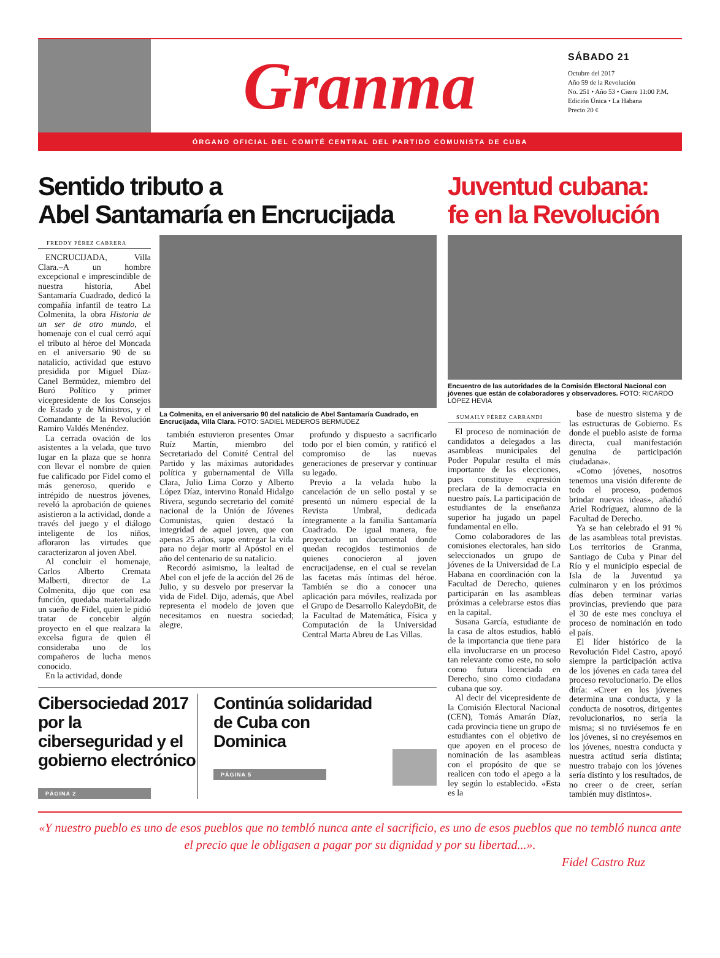Granma
SÁBADO 21
Octubre del 2017
Año 59 de la Revolución
No. 251 • Año 53 • Cierre 11:00 P.M.
Edición Única • La Habana
Precio 20 ¢
ÓRGANO OFICIAL DEL COMITÉ CENTRAL DEL PARTIDO COMUNISTA DE CUBA
Sentido tributo a
Abel Santamaría en Encrucijada
FREDDY PÉREZ CABRERA
ENCRUCIJADA, Villa Clara.–A un hombre excepcional e imprescindible de nuestra historia, Abel Santamaría Cuadrado, dedicó la compañía infantil de teatro La Colmenita, la obra Historia de un ser de otro mundo, el homenaje con el cual cerró aquí el tributo al héroe del Moncada en el aniversario 90 de su natalicio, actividad que estuvo presidida por Miguel Díaz-Canel Bermúdez, miembro del Buró Político y primer vicepresidente de los Consejos de Estado y de Ministros, y el Comandante de la Revolución Ramiro Valdés Menéndez.
La cerrada ovación de los asistentes a la velada, que tuvo lugar en la plaza que se honra con llevar el nombre de quien fue calificado por Fidel como el más generoso, querido e intrépido de nuestros jóvenes, reveló la aprobación de quienes asistieron a la actividad, donde a través del juego y el diálogo inteligente de los niños, afloraron las virtudes que caracterizaron al joven Abel.
Al concluir el homenaje, Carlos Alberto Cremata Malberti, director de La Colmenita, dijo que con esa función, quedaba materializado un sueño de Fidel, quien le pidió tratar de concebir algún proyecto en el que realzara la excelsa figura de quien él consideraba uno de los compañeros de lucha menos conocido.
En la actividad, donde
La Colmenita, en el aniversario 90 del natalicio de Abel Santamaría Cuadrado, en Encrucijada, Villa Clara. FOTO: SADIEL MEDEROS BERMÚDEZ
también estuvieron presentes Omar Ruíz Martín, miembro del Secretariado del Comité Central del Partido y las máximas autoridades política y gubernamental de Villa Clara, Julio Lima Corzo y Alberto López Díaz, intervino Ronald Hidalgo Rivera, segundo secretario del comité nacional de la Unión de Jóvenes Comunistas, quien destacó la integridad de aquel joven, que con apenas 25 años, supo entregar la vida para no dejar morir al Apóstol en el año del centenario de su natalicio.
Recordó asimismo, la lealtad de Abel con el jefe de la acción del 26 de Julio, y su desvelo por preservar la vida de Fidel. Dijo, además, que Abel representa el modelo de joven que necesitamos en nuestra sociedad; alegre,
profundo y dispuesto a sacrificarlo todo por el bien común, y ratificó el compromiso de las nuevas generaciones de preservar y continuar su legado.
Previo a la velada hubo la cancelación de un sello postal y se presentó un número especial de la Revista Umbral, dedicada íntegramente a la familia Santamaría Cuadrado. De igual manera, fue proyectado un documental donde quedan recogidos testimonios de quienes conocieron al joven encrucijadense, en el cual se revelan las facetas más íntimas del héroe. También se dio a conocer una aplicación para móviles, realizada por el Grupo de Desarrollo KaleydoBit, de la Facultad de Matemática, Física y Computación de la Universidad Central Marta Abreu de Las Villas.
Cibersociedad 2017 por la ciberseguridad y el gobierno electrónico
PÁGINA 2
Continúa solidaridad de Cuba con Dominica
PÁGINA 5
Juventud cubana:
fe en la Revolución
Encuentro de las autoridades de la Comisión Electoral Nacional con jóvenes que están de colaboradores y observadores. FOTO: RICARDO LÓPEZ HEVIA
SUMAILY PÉREZ CARRANDI
El proceso de nominación de candidatos a delegados a las asambleas municipales del Poder Popular resulta el más importante de las elecciones, pues constituye expresión preclara de la democracia en nuestro país. La participación de estudiantes de la enseñanza superior ha jugado un papel fundamental en ello.
Como colaboradores de las comisiones electorales, han sido seleccionados un grupo de jóvenes de la Universidad de La Habana en coordinación con la Facultad de Derecho, quienes participarán en las asambleas próximas a celebrarse estos días en la capital.
Susana García, estudiante de la casa de altos estudios, habló de la importancia que tiene para ella involucrarse en un proceso tan relevante como este, no solo como futura licenciada en Derecho, sino como ciudadana cubana que soy.
Al decir del vicepresidente de la Comisión Electoral Nacional (CEN), Tomás Amarán Díaz, cada provincia tiene un grupo de estudiantes con el objetivo de que apoyen en el proceso de nominación de las asambleas con el propósito de que se realicen con todo el apego a la ley según lo establecido. «Esta es la
base de nuestro sistema y de las estructuras de Gobierno. Es donde el pueblo asiste de forma directa, cual manifestación genuina de participación ciudadana».
«Como jóvenes, nosotros tenemos una visión diferente de todo el proceso, podemos brindar nuevas ideas», añadió Ariel Rodríguez, alumno de la Facultad de Derecho.
Ya se han celebrado el 91 % de las asambleas total previstas. Los territorios de Granma, Santiago de Cuba y Pinar del Río y el municipio especial de Isla de la Juventud ya culminaron y en los próximos días deben terminar varias provincias, previendo que para el 30 de este mes concluya el proceso de nominación en todo el país.
El líder histórico de la Revolución Fidel Castro, apoyó siempre la participación activa de los jóvenes en cada tarea del proceso revolucionario. De ellos diría: «Creer en los jóvenes determina una conducta, y la conducta de nosotros, dirigentes revolucionarios, no sería la misma; si no tuviésemos fe en los jóvenes, si no creyésemos en los jóvenes, nuestra conducta y nuestra actitud sería distinta; nuestro trabajo con los jóvenes sería distinto y los resultados, de no creer o de creer, serían también muy distintos».
«Y nuestro pueblo es uno de esos pueblos que no tembló nunca ante el sacrificio, es uno de esos pueblos que no tembló nunca ante el precio que le obligasen a pagar por su dignidad y por su libertad...».
Fidel Castro Ruz